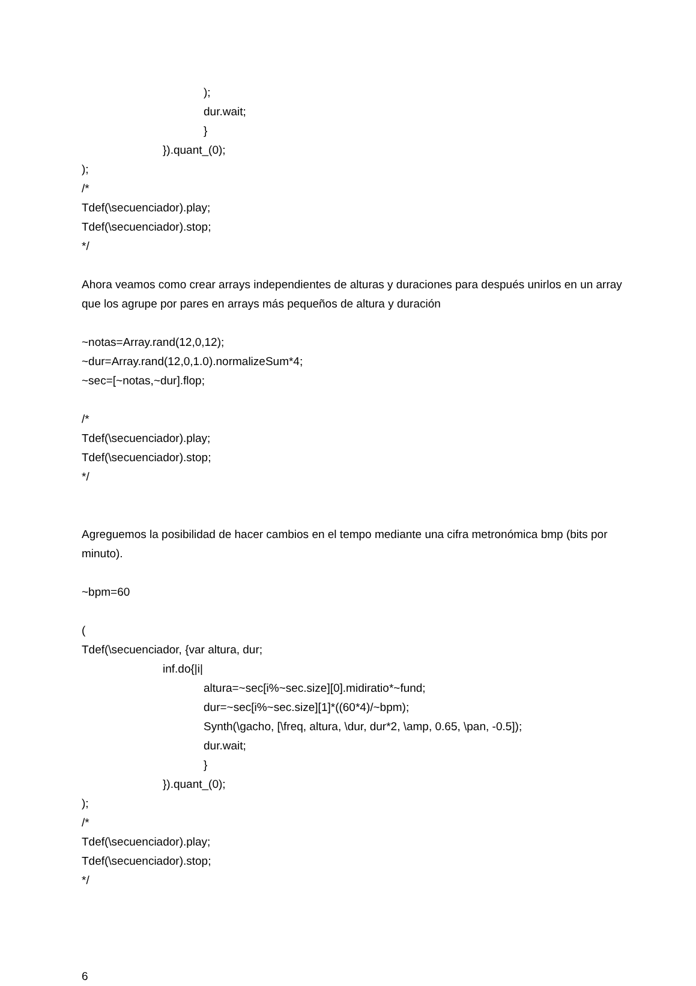);
dur.wait;
}
}).quant_(0);
);
/*
Tdef(\secuenciador).play;
Tdef(\secuenciador).stop;
*/
Ahora veamos como crear arrays independientes de alturas y duraciones para después unirlos en un array que los agrupe por pares en arrays más pequeños de altura y duración
~notas=Array.rand(12,0,12);
~dur=Array.rand(12,0,1.0).normalizeSum*4;
~sec=[~notas,~dur].flop;
/*
Tdef(\secuenciador).play;
Tdef(\secuenciador).stop;
*/
Agreguemos la posibilidad de hacer cambios en el tempo mediante una cifra metronómica bmp (bits por minuto).
~bpm=60
(
Tdef(\secuenciador, {var altura, dur;
inf.do{|i|
altura=~sec[i%~sec.size][0].midiratio*~fund;
dur=~sec[i%~sec.size][1]*((60*4)/~bpm);
Synth(\gacho, [\freq, altura, \dur, dur*2, \amp, 0.65, \pan, -0.5]);
dur.wait;
}
}).quant_(0);
);
/*
Tdef(\secuenciador).play;
Tdef(\secuenciador).stop;
*/
6